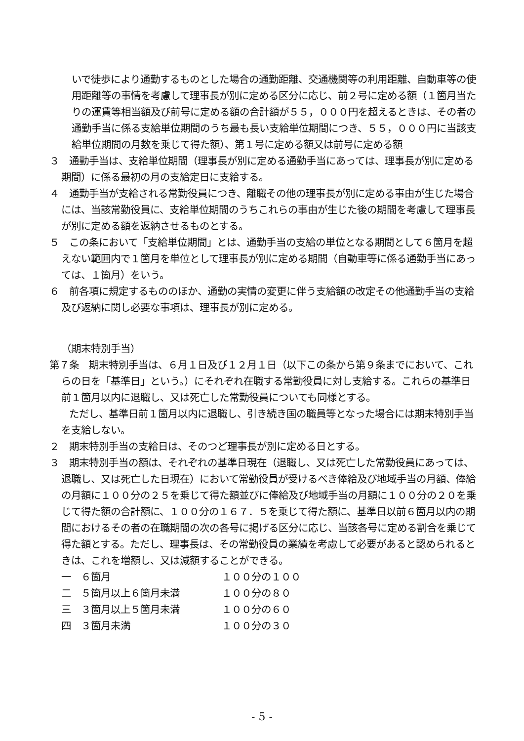いで徒歩により通勤するものとした場合の通勤距離、交通機関等の利用距離、自動車等の使用距離等の事情を考慮して理事長が別に定める区分に応じ、前２号に定める額（１箇月当たりの運賃等相当額及び前号に定める額の合計額が５５，０００円を超えるときは、その者の通勤手当に係る支給単位期間のうち最も長い支給単位期間につき、５５，０００円に当該支給単位期間の月数を乗じて得た額）、第１号に定める額又は前号に定める額
３　通勤手当は、支給単位期間（理事長が別に定める通勤手当にあっては、理事長が別に定める期間）に係る最初の月の支給定日に支給する。
４　通勤手当が支給される常勤役員につき、離職その他の理事長が別に定める事由が生じた場合には、当該常勤役員に、支給単位期間のうちこれらの事由が生じた後の期間を考慮して理事長が別に定める額を返納させるものとする。
５　この条において「支給単位期間」とは、通勤手当の支給の単位となる期間として６箇月を超えない範囲内で１箇月を単位として理事長が別に定める期間（自動車等に係る通勤手当にあっては、１箇月）をいう。
６　前各項に規定するもののほか、通勤の実情の変更に伴う支給額の改定その他通勤手当の支給及び返納に関し必要な事項は、理事長が別に定める。
（期末特別手当）
第７条　期末特別手当は、６月１日及び１２月１日（以下この条から第９条までにおいて、これらの日を「基準日」という。）にそれぞれ在職する常勤役員に対し支給する。これらの基準日前１箇月以内に退職し、又は死亡した常勤役員についても同様とする。
　　ただし、基準日前１箇月以内に退職し、引き続き国の職員等となった場合には期末特別手当を支給しない。
２　期末特別手当の支給日は、そのつど理事長が別に定める日とする。
３　期末特別手当の額は、それぞれの基準日現在（退職し、又は死亡した常勤役員にあっては、退職し、又は死亡した日現在）において常勤役員が受けるべき俸給及び地域手当の月額、俸給の月額に１００分の２５を乗じて得た額並びに俸給及び地域手当の月額に１００分の２０を乗じて得た額の合計額に、１００分の１６７．５を乗じて得た額に、基準日以前６箇月以内の期間におけるその者の在職期間の次の各号に掲げる区分に応じ、当該各号に定める割合を乗じて得た額とする。ただし、理事長は、その常勤役員の業績を考慮して必要があると認められるときは、これを増額し、又は減額することができる。
一　６箇月 １００分の１００
二　５箇月以上６箇月未満 １００分の８０
三　３箇月以上５箇月未満 １００分の６０
四　３箇月未満 １００分の３０
- 5 -